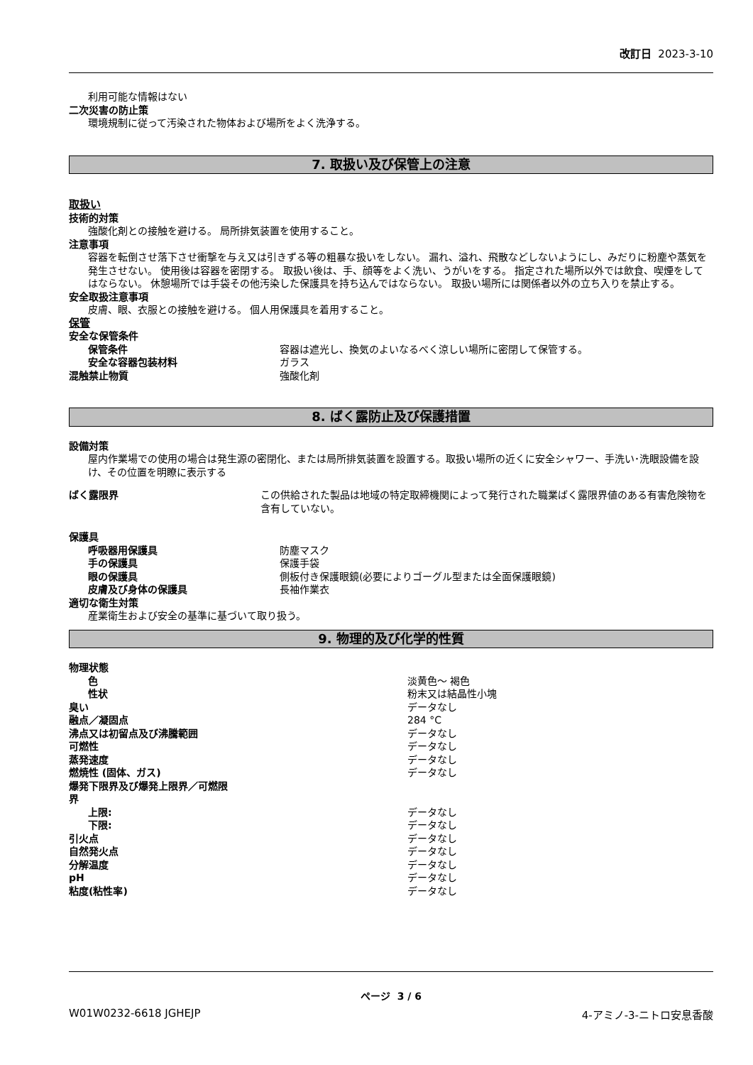改訂日 2023-3-10
利用可能な情報はない
二次災害の防止策
環境規制に従って汚染された物体および場所をよく洗浄する。
7. 取扱い及び保管上の注意
取扱い
技術的対策
強酸化剤との接触を避ける。 局所排気装置を使用すること。
注意事項
容器を転倒させ落下させ衝撃を与え又は引きずる等の粗暴な扱いをしない。 漏れ、溢れ、飛散などしないようにし、みだりに粉塵や蒸気を発生させない。 使用後は容器を密閉する。 取扱い後は、手、顔等をよく洗い、うがいをする。 指定された場所以外では飲食、喫煙をしてはならない。 休憩場所では手袋その他汚染した保護具を持ち込んではならない。 取扱い場所には関係者以外の立ち入りを禁止する。
安全取扱注意事項
皮膚、眼、衣服との接触を避ける。 個人用保護具を着用すること。
保管
| 安全な保管条件 | |
| 保管条件 | 容器は遮光し、換気のよいなるべく涼しい場所に密閉して保管する。 |
| 安全な容器包装材料 | ガラス |
| 混触禁止物質 | 強酸化剤 |
8. ばく露防止及び保護措置
設備対策
屋内作業場での使用の場合は発生源の密閉化、または局所排気装置を設置する。取扱い場所の近くに安全シャワー、手洗い･洗眼設備を設け、その位置を明瞭に表示する
| ばく露限界 | この供給された製品は地域の特定取締機関によって発行された職業ばく露限界値のある有害危険物を含有していない。 |
| 保護具 | |
| 呼吸器用保護具 | 防塵マスク |
| 手の保護具 | 保護手袋 |
| 眼の保護具 | 側板付き保護眼鏡(必要によりゴーグル型または全面保護眼鏡) |
| 皮膚及び身体の保護具 | 長袖作業衣 |
適切な衛生対策
産業衛生および安全の基準に基づいて取り扱う。
9. 物理的及び化学的性質
| 物理状態 | |
| 色 | 淡黄色～ 褐色 |
| 性状 | 粉末又は結晶性小塊 |
| 臭い | データなし |
| 融点／凝固点 | 284 °C |
| 沸点又は初留点及び沸騰範囲 | データなし |
| 可燃性 | データなし |
| 蒸発速度 | データなし |
| 燃焼性 (固体、ガス) | データなし |
| 爆発下限界及び爆発上限界／可燃限 界 | |
| 上限: | データなし |
| 下限: | データなし |
| 引火点 | データなし |
| 自然発火点 | データなし |
| 分解温度 | データなし |
| pH | データなし |
| 粘度(粘性率) | データなし |
ページ 3 / 6
W01W0232-6618 JGHEJP 4-アミノ-3-ニトロ安息香酸